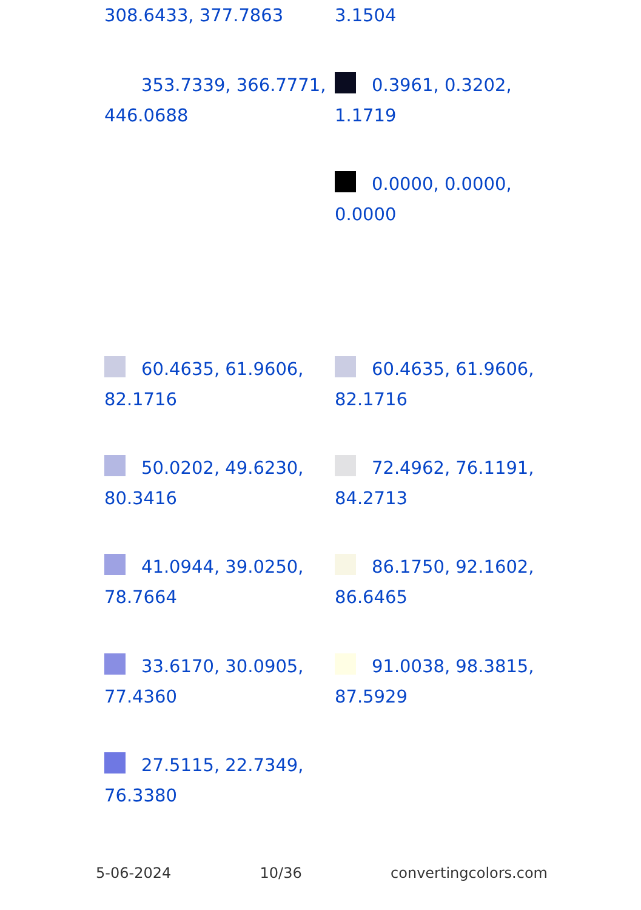308.6433, 377.7863 3.1504
353.7339, 366.7771, 446.0688
0.3961, 0.3202, 1.1719
0.0000, 0.0000, 0.0000
60.4635, 61.9606, 82.1716
60.4635, 61.9606, 82.1716
50.0202, 49.6230, 80.3416
72.4962, 76.1191, 84.2713
41.0944, 39.0250, 78.7664
86.1750, 92.1602, 86.6465
33.6170, 30.0905, 77.4360
91.0038, 98.3815, 87.5929
27.5115, 22.7349, 76.3380
5-06-2024 10/36 convertingcolors.com